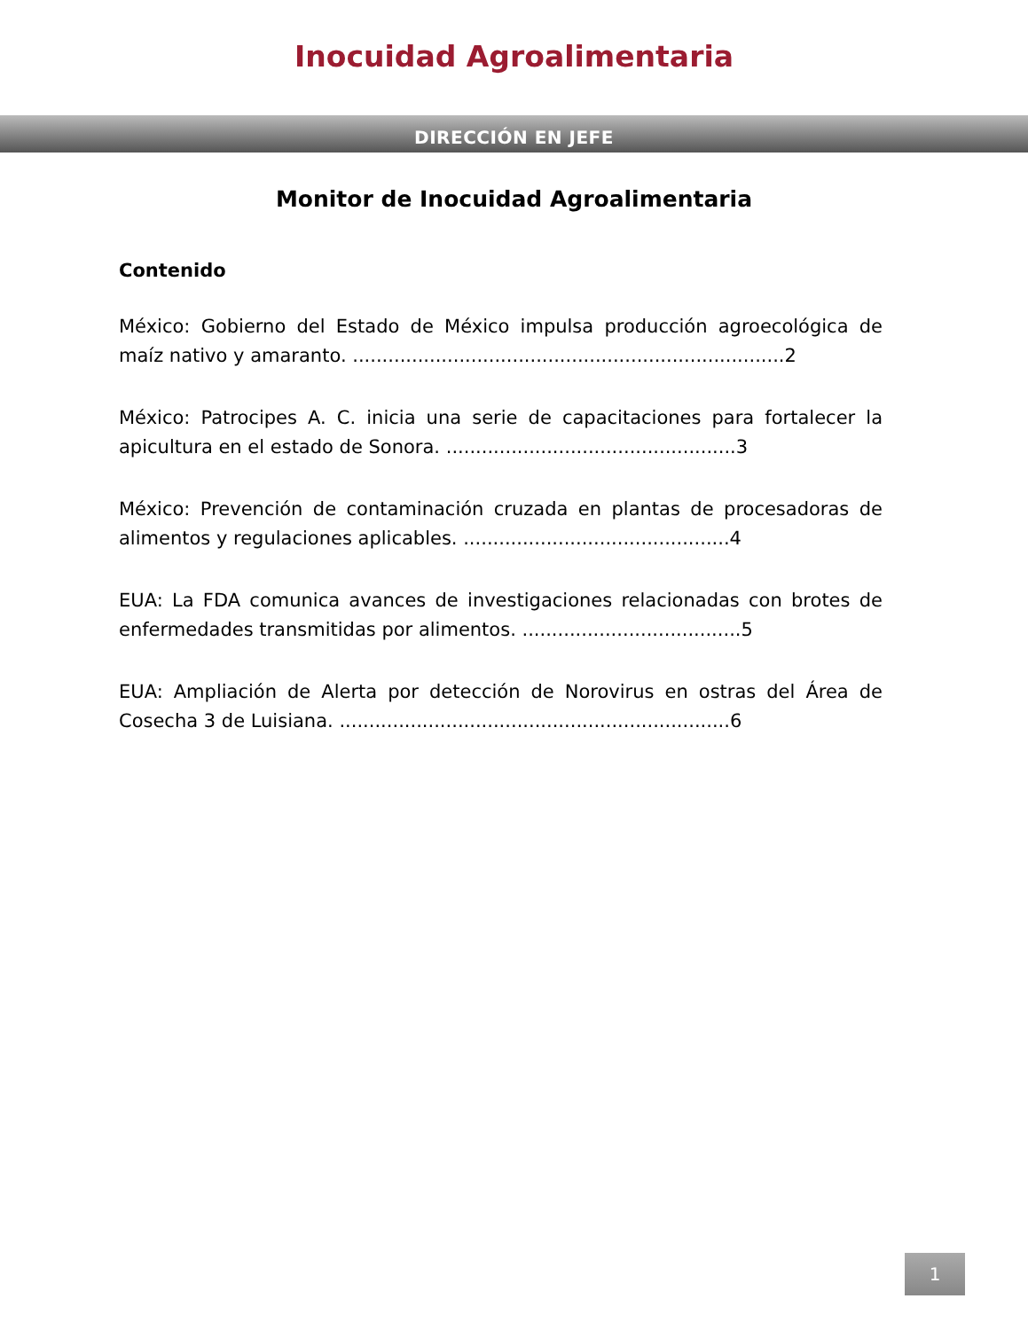Inocuidad Agroalimentaria
DIRECCIÓN EN JEFE
Monitor de Inocuidad Agroalimentaria
Contenido
México: Gobierno del Estado de México impulsa producción agroecológica de maíz nativo y amaranto. .........................................................................2
México: Patrocipes A. C. inicia una serie de capacitaciones para fortalecer la apicultura en el estado de Sonora. .................................................3
México: Prevención de contaminación cruzada en plantas de procesadoras de alimentos y regulaciones aplicables. .............................................4
EUA: La FDA comunica avances de investigaciones relacionadas con brotes de enfermedades transmitidas por alimentos. .....................................5
EUA: Ampliación de Alerta por detección de Norovirus en ostras del Área de Cosecha 3 de Luisiana. ..................................................................6
1